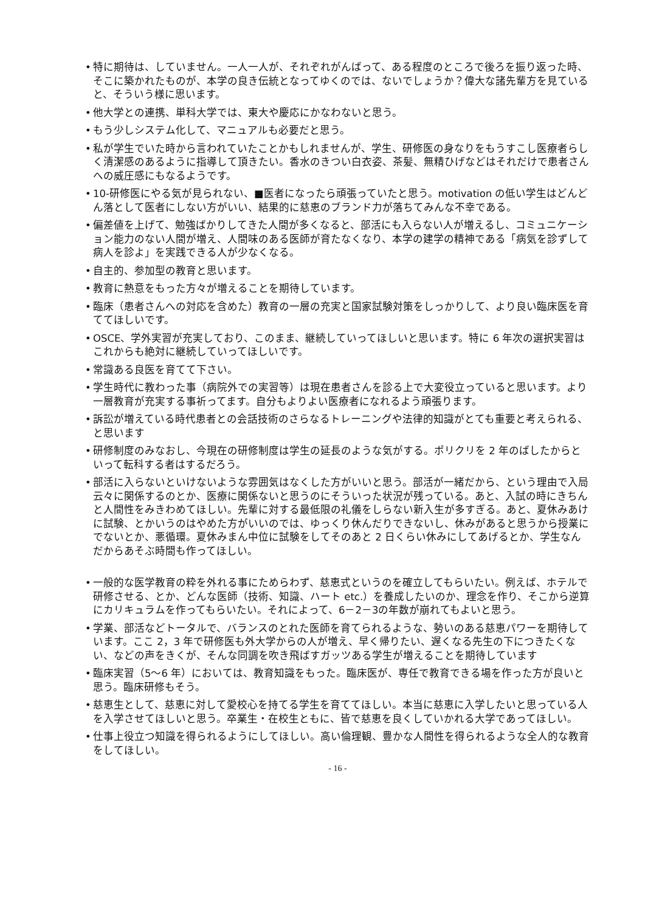• 特に期待は、していません。一人一人が、それぞれがんばって、ある程度のところで後ろを振り返った時、そこに築かれたものが、本学の良き伝統となってゆくのでは、ないでしょうか？偉大な諸先輩方を見ていると、そういう様に思います。
• 他大学との連携、単科大学では、東大や慶応にかなわないと思う。
• もう少しシステム化して、マニュアルも必要だと思う。
• 私が学生でいた時から言われていたことかもしれませんが、学生、研修医の身なりをもうすこし医療者らしく清潔感のあるように指導して頂きたい。香水のきつい白衣姿、茶髪、無精ひげなどはそれだけで患者さんへの威圧感にもなるようです。
• 10-研修医にやる気が見られない、■医者になったら頑張っていたと思う。motivation の低い学生はどんどん落として医者にしない方がいい、結果的に慈恵のブランド力が落ちてみんな不幸である。
• 偏差値を上げて、勉強ばかりしてきた人間が多くなると、部活にも入らない人が増えるし、コミュニケーション能力のない人間が増え、人間味のある医師が育たなくなり、本学の建学の精神である「病気を診ずして病人を診よ」を実践できる人が少なくなる。
• 自主的、参加型の教育と思います。
• 教育に熱意をもった方々が増えることを期待しています。
• 臨床（患者さんへの対応を含めた）教育の一層の充実と国家試験対策をしっかりして、より良い臨床医を育ててほしいです。
• OSCE、学外実習が充実しており、このまま、継続していってほしいと思います。特に 6 年次の選択実習はこれからも絶対に継続していってほしいです。
• 常識ある良医を育てて下さい。
• 学生時代に教わった事（病院外での実習等）は現在患者さんを診る上で大変役立っていると思います。より一層教育が充実する事祈ってます。自分もよりよい医療者になれるよう頑張ります。
• 訴訟が増えている時代患者との会話技術のさらなるトレーニングや法律的知識がとても重要と考えられる、と思います
• 研修制度のみなおし、今現在の研修制度は学生の延長のような気がする。ポリクリを 2 年のばしたからといって転科する者はするだろう。
• 部活に入らないといけないような雰囲気はなくした方がいいと思う。部活が一緒だから、という理由で入局云々に関係するのとか、医療に関係ないと思うのにそういった状況が残っている。あと、入試の時にきちんと人間性をみきわめてほしい。先輩に対する最低限の礼儀をしらない新入生が多すぎる。あと、夏休みあけに試験、とかいうのはやめた方がいいのでは、ゆっくり休んだりできないし、休みがあると思うから授業にでないとか、悪循環。夏休みまん中位に試験をしてそのあと 2 日くらい休みにしてあげるとか、学生なんだからあそぶ時間も作ってほしい。
• 一般的な医学教育の粋を外れる事にためらわず、慈恵式というのを確立してもらいたい。例えば、ホテルで研修させる、とか、どんな医師（技術、知識、ハート etc.）を養成したいのか、理念を作り、そこから逆算にカリキュラムを作ってもらいたい。それによって、6－2－3の年数が崩れてもよいと思う。
• 学業、部活などトータルで、バランスのとれた医師を育てられるような、勢いのある慈恵パワーを期待しています。ここ 2，3 年で研修医も外大学からの人が増え、早く帰りたい、遅くなる先生の下につきたくない、などの声をきくが、そんな同調を吹き飛ばすガッツある学生が増えることを期待しています
• 臨床実習（5～6 年）においては、教育知識をもった。臨床医が、専任で教育できる場を作った方が良いと思う。臨床研修もそう。
• 慈恵生として、慈恵に対して愛校心を持てる学生を育ててほしい。本当に慈恵に入学したいと思っている人を入学させてほしいと思う。卒業生・在校生ともに、皆で慈恵を良くしていかれる大学であってほしい。
• 仕事上役立つ知識を得られるようにしてほしい。高い倫理観、豊かな人間性を得られるような全人的な教育をしてほしい。
- 16 -